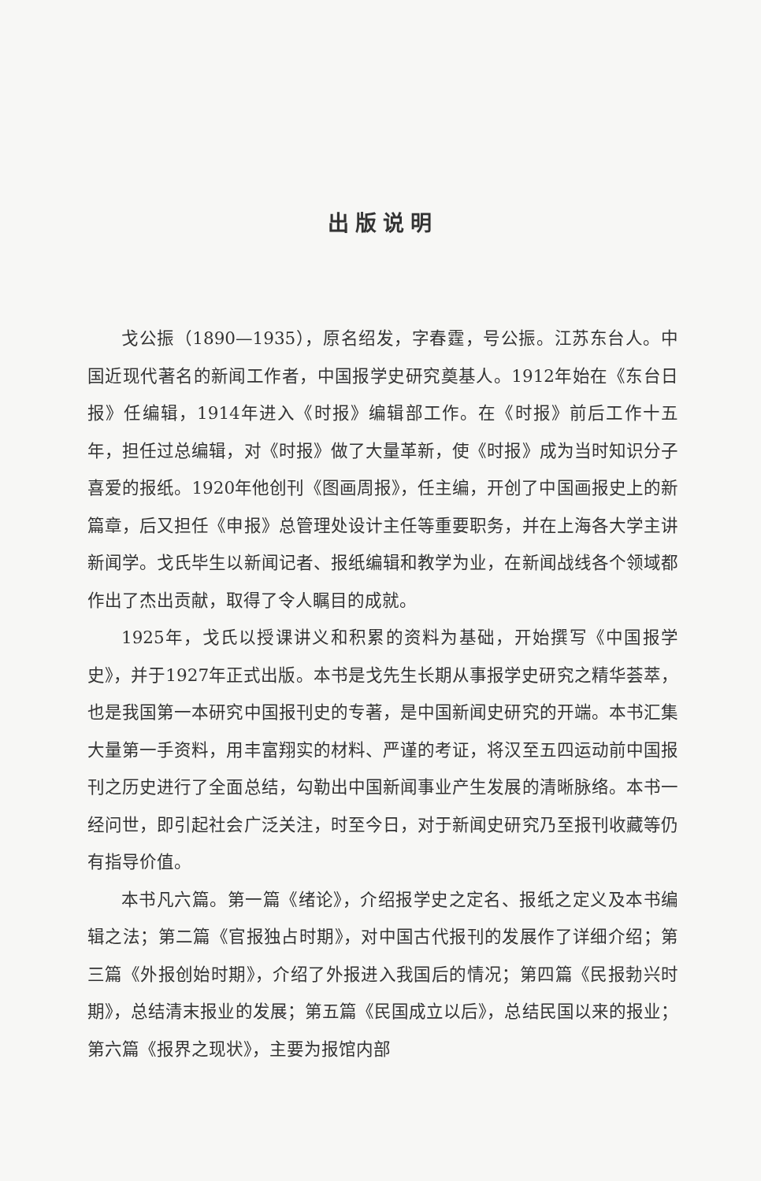出版说明
戈公振（1890—1935），原名绍发，字春霆，号公振。江苏东台人。中国近现代著名的新闻工作者，中国报学史研究奠基人。1912年始在《东台日报》任编辑，1914年进入《时报》编辑部工作。在《时报》前后工作十五年，担任过总编辑，对《时报》做了大量革新，使《时报》成为当时知识分子喜爱的报纸。1920年他创刊《图画周报》，任主编，开创了中国画报史上的新篇章，后又担任《申报》总管理处设计主任等重要职务，并在上海各大学主讲新闻学。戈氏毕生以新闻记者、报纸编辑和教学为业，在新闻战线各个领域都作出了杰出贡献，取得了令人瞩目的成就。
1925年，戈氏以授课讲义和积累的资料为基础，开始撰写《中国报学史》，并于1927年正式出版。本书是戈先生长期从事报学史研究之精华荟萃，也是我国第一本研究中国报刊史的专著，是中国新闻史研究的开端。本书汇集大量第一手资料，用丰富翔实的材料、严谨的考证，将汉至五四运动前中国报刊之历史进行了全面总结，勾勒出中国新闻事业产生发展的清晰脉络。本书一经问世，即引起社会广泛关注，时至今日，对于新闻史研究乃至报刊收藏等仍有指导价值。
本书凡六篇。第一篇《绪论》，介绍报学史之定名、报纸之定义及本书编辑之法；第二篇《官报独占时期》，对中国古代报刊的发展作了详细介绍；第三篇《外报创始时期》，介绍了外报进入我国后的情况；第四篇《民报勃兴时期》，总结清末报业的发展；第五篇《民国成立以后》，总结民国以来的报业；第六篇《报界之现状》，主要为报馆内部